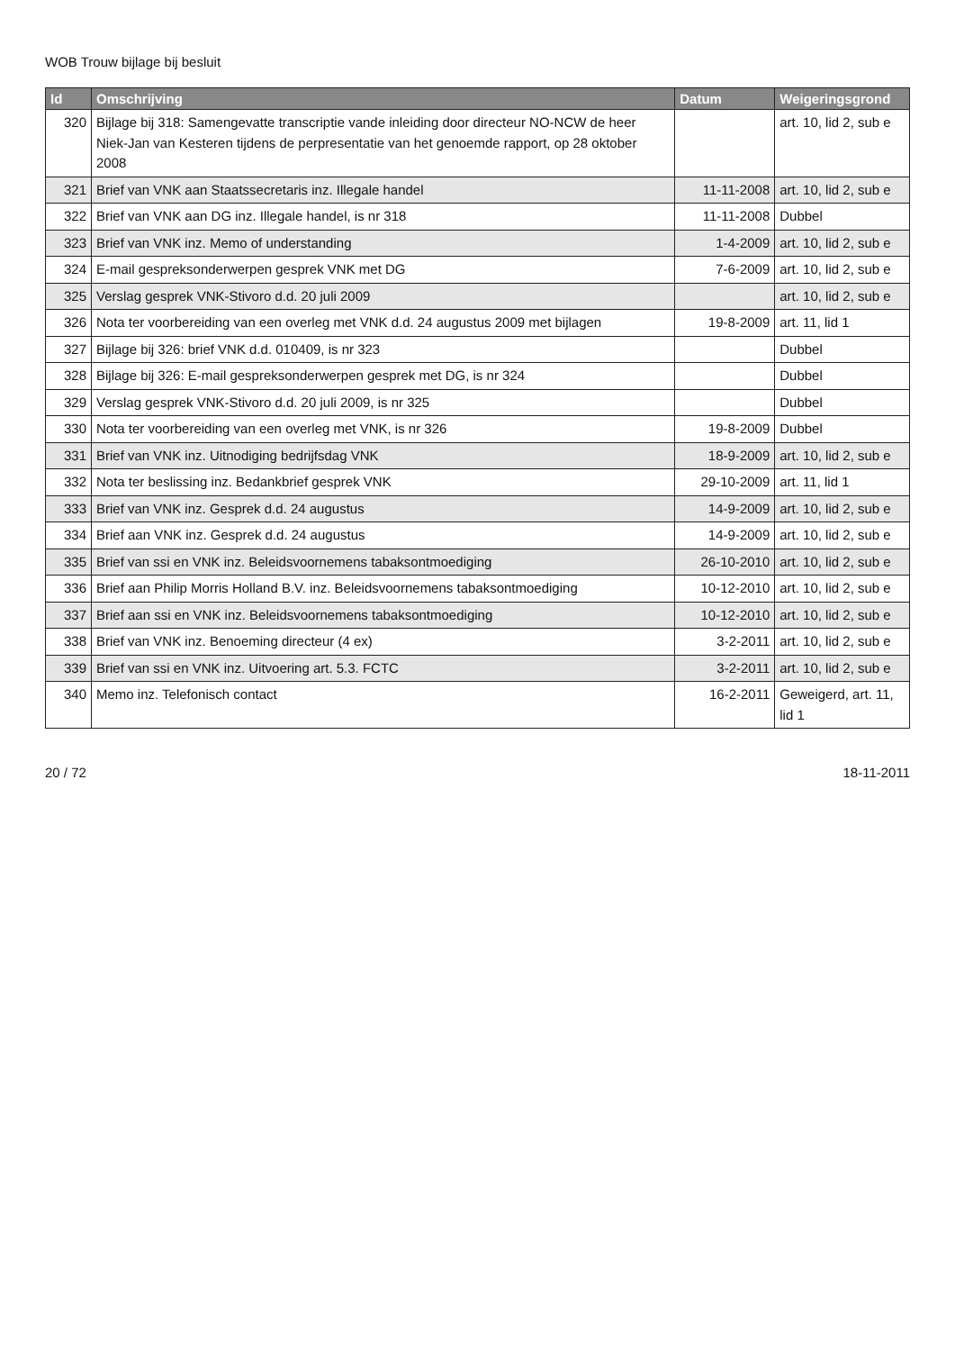WOB Trouw bijlage bij besluit
| Id | Omschrijving | Datum | Weigeringsgrond |
| --- | --- | --- | --- |
| 320 | Bijlage bij 318: Samengevatte transcriptie vande inleiding door directeur NO-NCW de heer Niek-Jan van Kesteren tijdens de perpresentatie van het genoemde rapport, op 28 oktober 2008 | | art. 10, lid 2, sub e |
| 321 | Brief van VNK aan Staatssecretaris inz. Illegale handel | 11-11-2008 | art. 10, lid 2, sub e |
| 322 | Brief van VNK aan DG inz. Illegale handel, is nr 318 | 11-11-2008 | Dubbel |
| 323 | Brief van VNK inz. Memo of understanding | 1-4-2009 | art. 10, lid 2, sub e |
| 324 | E-mail gespreksonderwerpen gesprek VNK met DG | 7-6-2009 | art. 10, lid 2, sub e |
| 325 | Verslag gesprek VNK-Stivoro d.d. 20 juli 2009 | | art. 10, lid 2, sub e |
| 326 | Nota ter voorbereiding van een overleg met VNK d.d. 24 augustus 2009 met bijlagen | 19-8-2009 | art. 11, lid 1 |
| 327 | Bijlage bij 326: brief VNK d.d. 010409, is nr 323 | | Dubbel |
| 328 | Bijlage bij 326: E-mail gespreksonderwerpen gesprek met DG, is nr 324 | | Dubbel |
| 329 | Verslag gesprek VNK-Stivoro d.d. 20 juli 2009, is nr 325 | | Dubbel |
| 330 | Nota ter voorbereiding van een overleg met VNK, is nr 326 | 19-8-2009 | Dubbel |
| 331 | Brief van VNK inz. Uitnodiging bedrijfsdag VNK | 18-9-2009 | art. 10, lid 2, sub e |
| 332 | Nota ter beslissing inz. Bedankbrief gesprek VNK | 29-10-2009 | art. 11, lid 1 |
| 333 | Brief van VNK inz. Gesprek d.d. 24 augustus | 14-9-2009 | art. 10, lid 2, sub e |
| 334 | Brief aan VNK inz. Gesprek d.d. 24 augustus | 14-9-2009 | art. 10, lid 2, sub e |
| 335 | Brief van ssi en VNK inz. Beleidsvoornemens tabaksontmoediging | 26-10-2010 | art. 10, lid 2, sub e |
| 336 | Brief aan Philip Morris Holland B.V. inz. Beleidsvoornemens tabaksontmoediging | 10-12-2010 | art. 10, lid 2, sub e |
| 337 | Brief aan ssi en VNK inz. Beleidsvoornemens tabaksontmoediging | 10-12-2010 | art. 10, lid 2, sub e |
| 338 | Brief van VNK inz. Benoeming directeur (4 ex) | 3-2-2011 | art. 10, lid 2, sub e |
| 339 | Brief van ssi en VNK inz. Uitvoering art. 5.3. FCTC | 3-2-2011 | art. 10, lid 2, sub e |
| 340 | Memo inz. Telefonisch contact | 16-2-2011 | Geweigerd, art. 11, lid 1 |
20 / 72 18-11-2011